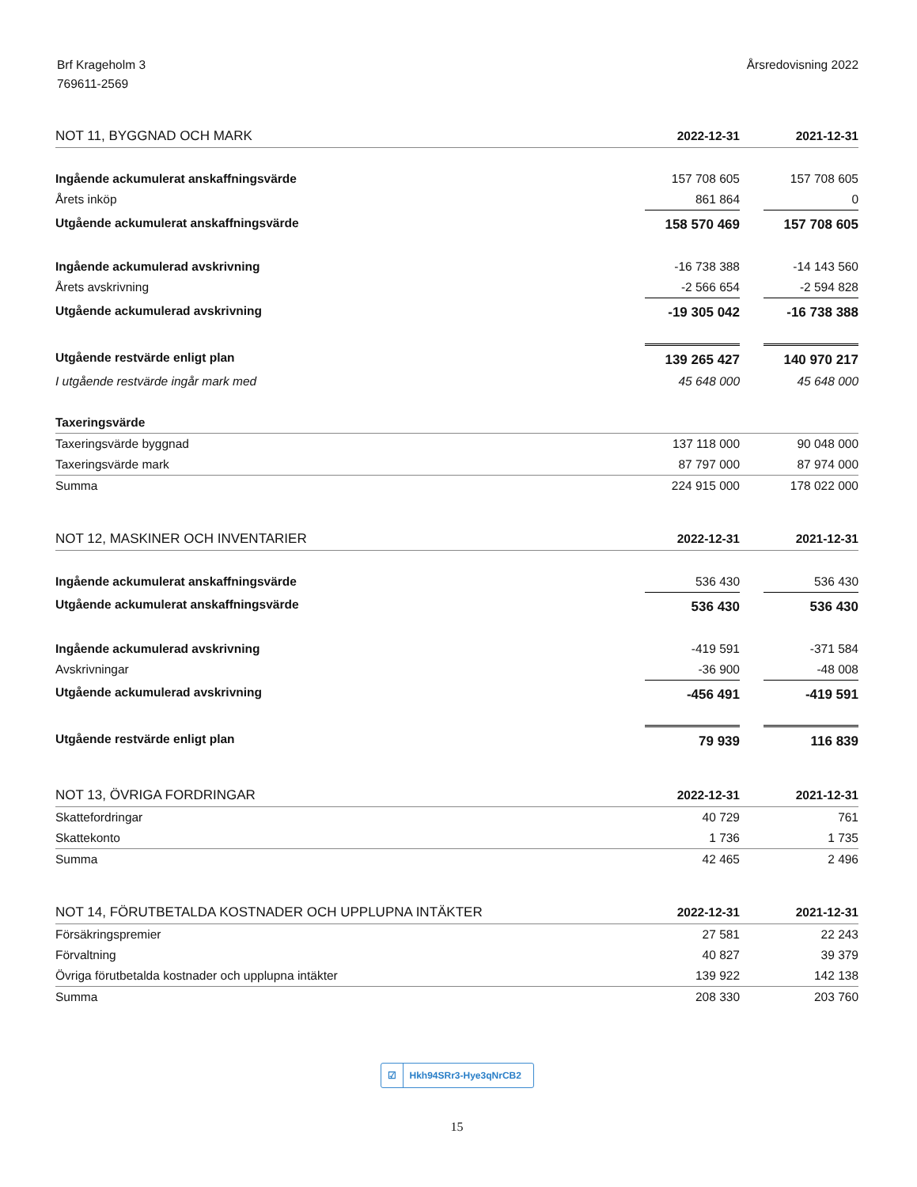Brf Krageholm 3
769611-2569
Årsredovisning 2022
| NOT 11, BYGGNAD OCH MARK | 2022-12-31 | | 2021-12-31 |
| --- | --- | --- | --- |
| Ingående ackumulerat anskaffningsvärde | 157 708 605 | | 157 708 605 |
| Årets inköp | 861 864 | | 0 |
| Utgående ackumulerat anskaffningsvärde | 158 570 469 | | 157 708 605 |
| Ingående ackumulerad avskrivning | -16 738 388 | | -14 143 560 |
| Årets avskrivning | -2 566 654 | | -2 594 828 |
| Utgående ackumulerad avskrivning | -19 305 042 | | -16 738 388 |
| Utgående restvärde enligt plan | 139 265 427 | | 140 970 217 |
| I utgående restvärde ingår mark med | 45 648 000 | | 45 648 000 |
| Taxeringsvärde | | | |
| Taxeringsvärde byggnad | 137 118 000 | | 90 048 000 |
| Taxeringsvärde mark | 87 797 000 | | 87 974 000 |
| Summa | 224 915 000 | | 178 022 000 |
| NOT 12, MASKINER OCH INVENTARIER | 2022-12-31 | | 2021-12-31 |
| --- | --- | --- | --- |
| Ingående ackumulerat anskaffningsvärde | 536 430 | | 536 430 |
| Utgående ackumulerat anskaffningsvärde | 536 430 | | 536 430 |
| Ingående ackumulerad avskrivning | -419 591 | | -371 584 |
| Avskrivningar | -36 900 | | -48 008 |
| Utgående ackumulerad avskrivning | -456 491 | | -419 591 |
| Utgående restvärde enligt plan | 79 939 | | 116 839 |
| NOT 13, ÖVRIGA FORDRINGAR | 2022-12-31 | | 2021-12-31 |
| --- | --- | --- | --- |
| Skattefordringar | 40 729 | | 761 |
| Skattekonto | 1 736 | | 1 735 |
| Summa | 42 465 | | 2 496 |
| NOT 14, FÖRUTBETALDA KOSTNADER OCH UPPLUPNA INTÄKTER | 2022-12-31 | | 2021-12-31 |
| --- | --- | --- | --- |
| Försäkringspremier | 27 581 | | 22 243 |
| Förvaltning | 40 827 | | 39 379 |
| Övriga förutbetalda kostnader och upplupna intäkter | 139 922 | | 142 138 |
| Summa | 208 330 | | 203 760 |
☑ Hkh94SRr3-Hye3qNrCB2
15